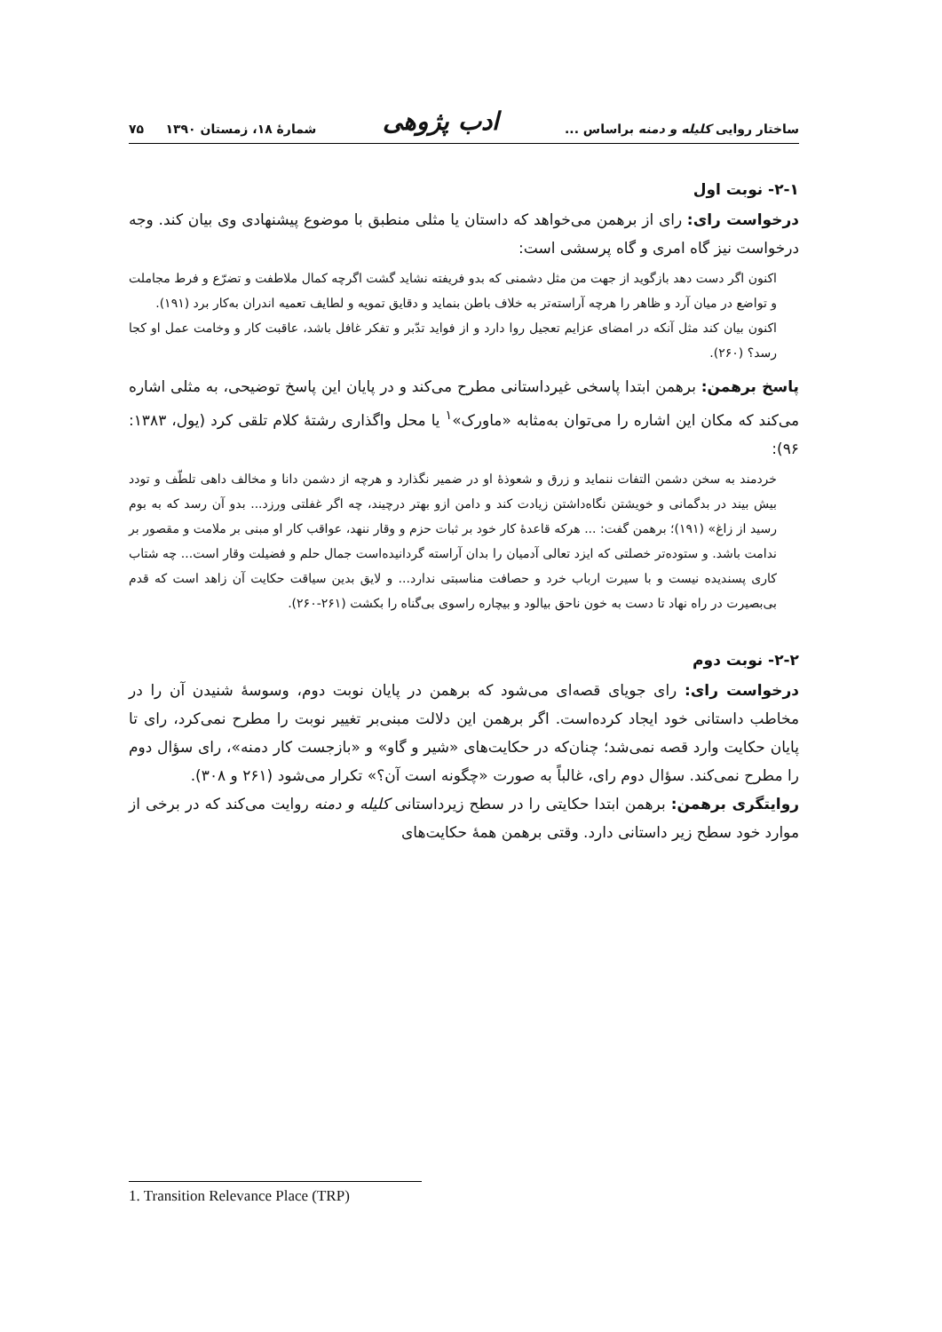ساختار روایی کلیله و دمنه براساس ... ادب پژوهی شمارهٔ ۱۸، زمستان ۱۳۹۰ ۷۵
۲-۱- نوبت اول
درخواست رای: رای از برهمن می‌خواهد که داستان یا مثلی منطبق با موضوع پیشنهادی وی بیان کند. وجه درخواست نیز گاه امری و گاه پرسشی است:
اکنون اگر دست دهد بازگوید از جهت من مثل دشمنی که بدو فریفته نشاید گشت اگرچه کمال ملاطفت و تضرّع و فرط مجاملت و تواضع در میان آرد و ظاهر را هرچه آراسته‌تر به خلاف باطن بنماید و دقایق تمویه و لطایف تعمیه اندران به‌کار برد (۱۹۱).
اکنون بیان کند مثل آنکه در امضای عزایم تعجیل روا دارد و از فواید تدّبر و تفکر غافل باشد، عاقبت کار و وخامت عمل او کجا رسد؟ (۲۶۰).
پاسخ برهمن: برهمن ابتدا پاسخی غیرداستانی مطرح می‌کند و در پایان این پاسخ توضیحی، به مثلی اشاره می‌کند که مکان این اشاره را می‌توان به‌مثابه «ماورک»<sup>۱</sup> یا محل واگذاری رشتهٔ کلام تلقی کرد (یول، ۱۳۸۳: ۹۶):
خردمند به سخن دشمن التفات ننماید و زرق و شعوذهٔ او در ضمیر نگذارد و هرچه از دشمن دانا و مخالف داهی تلطّف و تودد بیش بیند در بدگمانی و خویشتن نگاه‌داشتن زیادت کند و دامن ازو بهتر درچیند، چه اگر غفلتی ورزد... بدو آن رسد که به بوم رسید از زاغ» (۱۹۱)؛ برهمن گفت: ... هرکه قاعدهٔ کار خود بر ثبات حزم و وقار ننهد، عواقب کار او مبنی بر ملامت و مقصور بر ندامت باشد. و ستوده‌تر خصلتی که ایزد تعالی آدمیان را بدان آراسته گردانیده‌است جمال حلم و فضیلت وقار است... چه شتاب کاری پسندیده نیست و با سیرت ارباب خرد و حصافت مناسبتی ندارد... و لایق بدین سیاقت حکایت آن زاهد است که قدم بی‌بصیرت در راه نهاد تا دست به خون ناحق بیالود و بیچاره راسوی بی‌گناه را بکشت (۲۶۱-۲۶۰).
۲-۲- نوبت دوم
درخواست رای: رای جویای قصه‌ای می‌شود که برهمن در پایان نوبت دوم، وسوسهٔ شنیدن آن را در مخاطب داستانی خود ایجاد کرده‌است. اگر برهمن این دلالت مبنی‌بر تغییر نوبت را مطرح نمی‌کرد، رای تا پایان حکایت وارد قصه نمی‌شد؛ چنان‌که در حکایت‌های «شیر و گاو» و «بازجست کار دمنه»، رای سؤال دوم را مطرح نمی‌کند. سؤال دوم رای، غالباً به صورت «چگونه است آن؟» تکرار می‌شود (۲۶۱ و ۳۰۸).
روایتگری برهمن: برهمن ابتدا حکایتی را در سطح زیرداستانی کلیله و دمنه روایت می‌کند که در برخی از موارد خود سطح زیر داستانی دارد. وقتی برهمن همهٔ حکایت‌های
1. Transition Relevance Place (TRP)